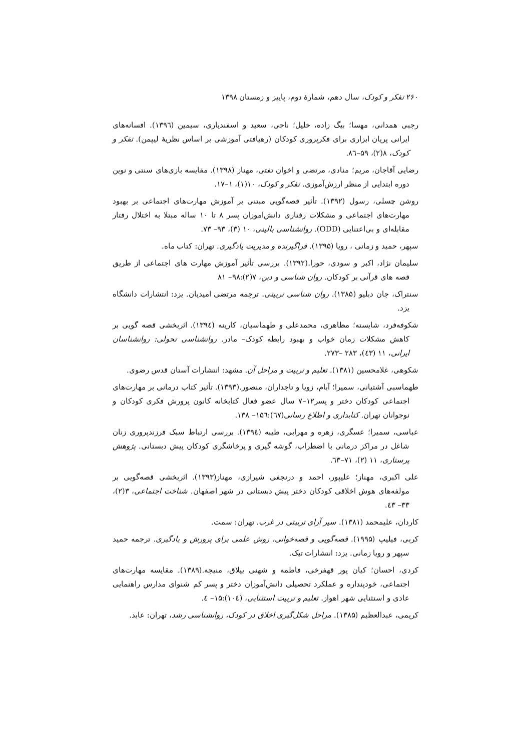۲۶۰ تفکر و کودک، سال دهم، شمارهٔ دوم، پاییز و زمستان ۱۳۹۸
رجبی همدانی، مهسا؛ بیگ زاده، خلیل؛ ناجی، سعید و اسفندیاری، سیمین (۱۳۹٦). افسانه‌های ایرانی پریان ابزاری برای فکرپروری کودکان (رهیافتی آموزشی بر اساس نظریهٔ لیپمن). تفکر و کودک، ۸(۲)، ۵۹–۸٦.
رضایی آقاجان، مریم؛ منادی، مرتضی و اخوان تفتی، مهناز (۱۳۹۸). مقایسه بازی‌های سنتی و نوین دوره ابتدایی از منظر ارزش‌آموزی. تفکر و کودک، ۱۰(۱)، ۱–۱۷.
روشن چسلی، رسول (۱۳۹۲). تأثیر قصه‌گویی مبتنی بر آموزش مهارت‌های اجتماعی بر بهبود مهارت‌های اجتماعی و مشکلات رفتاری دانش‌اموزان پسر ۸ تا ۱۰ ساله مبتلا به اختلال رفتار مقابله‌ای و بی‌اعتنایی (ODD). روانشناسی بالینی، ۱۰ (۳)، ۹۳– ۷۳.
سپهر، حمید و زمانی ، رویا (۱۳۹۵). فراگیرنده و مدیریت یادگیری. تهران: کتاب ماه.
سلیمان نژاد، اکبر و سودی، حورا.(۱۳۹۲). بررسی تأثیر آموزش مهارت های اجتماعی از طریق قصه های قرآنی بر کودکان. روان شناسی و دین، ۷(۲):۹۸– ۸۱
سنتراک، جان دبلیو (۱۳۸۵). روان شناسی تربیتی. ترجمه مرتضی امیدیان. یزد: انتشارات دانشگاه یزد.
شکوفه‌فرد، شایسته؛ مظاهری، محمدعلی و طهماسیان، کارینه (۱۳۹٤). اثربخشی قصه گویی بر کاهش مشکلات زمان خواب و بهبود رابطه کودک– مادر. روانشناسی تحولی: روانشناسان ایرانی، ۱۱ (٤۳)، ۲۸۳ –۲۷۳.
شکوهی، غلامحسین (۱۳۸۱). تعلیم و تربیت و مراحل آن. مشهد: انتشارات آستان قدس رضوی.
طهماسبی آشتیانی، سمیرا؛ آبام، زویا و تاجداران، منصور.(۱۳۹۳). تأثیر کتاب درمانی بر مهارت‌های اجتماعی کودکان دختر و پسر۱۲–۷ سال عضو فعال کتابخانه کانون پرورش فکری کودکان و نوجوانان تهران. کتابداری و اطلاع رسانی(٦۷):۱۵٦– ۱۳۸.
عباسی، سمیرا؛ عسگری، زهره و مهرابی، طیبه (۱۳۹٤). بررسی ارتباط سبک فرزندپروری زنان شاغل در مراکز درمانی با اضطراب، گوشه گیری و پرخاشگری کودکان پیش دبستانی. پژوهش پرستاری، ۱۱ (۲)، ۷۱–٦۳.
علی اکبری، مهناز؛ علیپور، احمد و درنجفی شیرازی، مهناز(۱۳۹۳). اثربخشی قصه‌گویی بر مولفه‌های هوش اخلاقی کودکان دختر پیش دبستانی در شهر اصفهان. شناخت اجتماعی، ۳(۲)، ۳۳– ٤۳.
کاردان، علیمحمد (۱۳۸۱). سیر آرای تربیتی در غرب. تهران: سمت.
کربی، فیلیپ (۱۹۹۵). قصه‌گویی و قصه‌خوانی، روش علمی برای پرورش و یادگیری. ترجمه حمید سپهر و رویا زمانی. یزد: انتشارات تیک.
کردی، احسان؛ کیان پور قهفرخی، فاطمه و شهنی ییلاق، منیجه.(۱۳۸۹). مقایسه مهارت‌های اجتماعی، خودپنداره و عملکرد تحصیلی دانش‌آموزان دختر و پسر کم شنوای مدارس راهنمایی عادی و استثنایی شهر اهواز. تعلیم و تربیت استثنایی، (۱۰٤):۱۵– ٤.
کریمی، عبدالعظیم (۱۳۸۵). مراحل شکل‌گیری اخلاق در کودک، روانشناسی رشد، تهران: عابد.